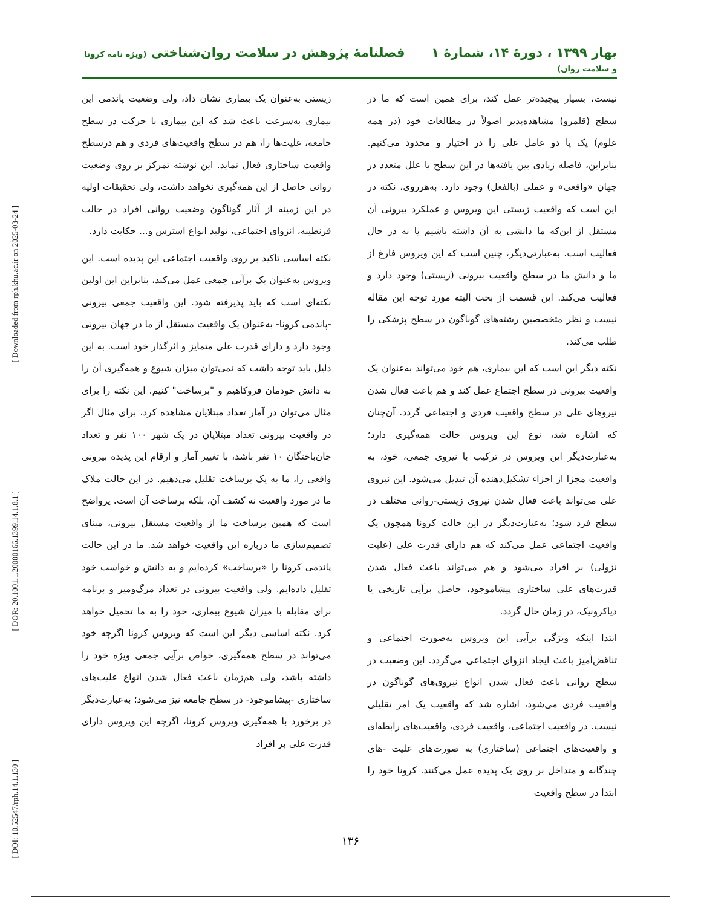[ Downloaded from rph.khu.ac.ir on 2025-03-24 ]
[ DOR: 20.1001.1.20080166.1399.14.1.8.1 ]
[ DOI: 10.52547/rph.14.1.130 ]
بهار ۱۳۹۹ ، دورهٔ ۱۴، شمارهٔ ۱ فصلنامهٔ پژوهش در سلامت روان‌شناختی (ویژه نامه کرونا و سلامت روان)
نیست، بسیار پیچیده‌تر عمل کند، برای همین است که ما در سطح (قلمرو) مشاهده‌پذیر اصولاً در مطالعات خود (در همه علوم) یک یا دو عامل علی را در اختیار و محدود می‌کنیم. بنابراین، فاصله زیادی بین یافته‌ها در این سطح با علل متعدد در جهان «واقعی» و عملی (بالفعل) وجود دارد. به‌هرروی، نکته در این است که واقعیت زیستی این ویروس و عملکرد بیرونی آن مستقل از این‌که ما دانشی به آن داشته باشیم یا نه در حال فعالیت است. به‌عبارتی‌دیگر، چنین است که این ویروس فارغ از ما و دانش ما در سطح واقعیت بیرونی (زیستی) وجود دارد و فعالیت می‌کند. این قسمت از بحث البته مورد توجه این مقاله نیست و نظر متخصصین رشته‌های گوناگون در سطح پزشکی را طلب می‌کند.
نکته دیگر این است که این بیماری، هم خود می‌تواند به‌عنوان یک واقعیت بیرونی در سطح اجتماع عمل کند و هم باعث فعال شدن نیروهای علی در سطح واقعیت فردی و اجتماعی گردد. آن‌چنان که اشاره شد، نوع این ویروس حالت همه‌گیری دارد؛ به‌عبارت‌دیگر این ویروس در ترکیب با نیروی جمعی، خود، به واقعیت مجزا از اجزاء تشکیل‌دهنده آن تبدیل می‌شود. این نیروی علی می‌تواند باعث فعال شدن نیروی زیستی-روانی مختلف در سطح فرد شود؛ به‌عبارت‌دیگر در این حالت کرونا همچون یک واقعیت اجتماعی عمل می‌کند که هم دارای قدرت علی (علیت نزولی) بر افراد می‌شود و هم می‌تواند باعث فعال شدن قدرت‌های علی ساختاری پیشاموجود، حاصل برآیی تاریخی یا دیاکرونیک، در زمان حال گردد.
ابتدا اینکه ویژگی برآیی این ویروس به‌صورت اجتماعی و تناقض‌آمیز باعث ایجاد انزوای اجتماعی می‌گردد. این وضعیت در سطح روانی باعث فعال شدن انواع نیروی‌های گوناگون در واقعیت فردی می‌شود، اشاره شد که واقعیت یک امر تقلیلی نیست. در واقعیت اجتماعی، واقعیت فردی، واقعیت‌های رابطه‌ای و واقعیت‌های اجتماعی (ساختاری) به صورت‌های علیت -های چندگانه و متداخل بر روی یک پدیده عمل می‌کنند. کرونا خود را ابتدا در سطح واقعیت
زیستی به‌عنوان یک بیماری نشان داد، ولی وضعیت پاندمی این بیماری به‌سرعت باعث شد که این بیماری با حرکت در سطح جامعه، علیت‌ها را، هم در سطح واقعیت‌های فردی و هم درسطح واقعیت ساختاری فعال نماید. این نوشته تمرکز بر روی وضعیت روانی حاصل از این همه‌گیری نخواهد داشت، ولی تحقیقات اولیه در این زمینه از آثار گوناگون وضعیت روانی افراد در حالت قرنطینه، انزوای اجتماعی، تولید انواع استرس و... حکایت دارد.
نکته اساسی تأکید بر روی واقعیت اجتماعی این پدیده است. این ویروس به‌عنوان یک برآیی جمعی عمل می‌کند، بنابراین این اولین نکته‌ای است که باید پذیرفته شود. این واقعیت جمعی بیرونی -پاندمی کرونا- به‌عنوان یک واقعیت مستقل از ما در جهان بیرونی وجود دارد و دارای قدرت علی متمایز و اثرگذار خود است. به این دلیل باید توجه داشت که نمی‌توان میزان شیوع و همه‌گیری آن را به دانش خودمان فروکاهیم و "برساخت" کنیم. این نکته را برای مثال می‌توان در آمار تعداد مبتلایان مشاهده کرد، برای مثال اگر در واقعیت بیرونی تعداد مبتلایان در یک شهر ۱۰۰ نفر و تعداد جان‌باختگان ۱۰ نفر باشد، با تغییر آمار و ارقام این پدیده بیرونی واقعی را، ما به یک برساخت تقلیل می‌دهیم. در این حالت ملاک ما در مورد واقعیت نه کشف آن، بلکه برساخت آن است. پرواضح است که همین برساخت ما از واقعیت مستقل بیرونی، مبنای تصمیم‌سازی ما درباره این واقعیت خواهد شد. ما در این حالت پاندمی کرونا را «برساخت» کرده‌ایم و به دانش و خواست خود تقلیل داده‌ایم. ولی واقعیت بیرونی در تعداد مرگ‌ومیر و برنامه برای مقابله با میزان شیوع بیماری، خود را به ما تحمیل خواهد کرد. نکته اساسی دیگر این است که ویروس کرونا اگرچه خود می‌تواند در سطح همه‌گیری، خواص برآیی جمعی ویژه خود را داشته باشد، ولی هم‌زمان باعث فعال شدن انواع علیت‌های ساختاری -پیشاموجود- در سطح جامعه نیز می‌شود؛ به‌عبارت‌دیگر در برخورد با همه‌گیری ویروس کرونا، اگرچه این ویروس دارای قدرت علی بر افراد
۱۳۶